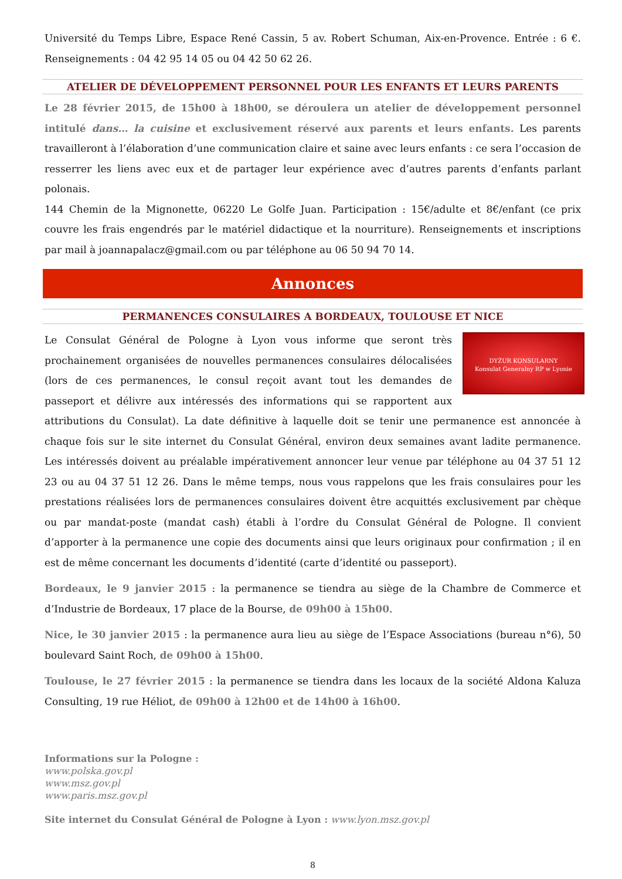Université du Temps Libre, Espace René Cassin, 5 av. Robert Schuman, Aix-en-Provence. Entrée : 6 €. Renseignements : 04 42 95 14 05 ou 04 42 50 62 26.
ATELIER DE DÉVELOPPEMENT PERSONNEL POUR LES ENFANTS ET LEURS PARENTS
Le 28 février 2015, de 15h00 à 18h00, se déroulera un atelier de développement personnel intitulé dans… la cuisine et exclusivement réservé aux parents et leurs enfants. Les parents travailleront à l’élaboration d’une communication claire et saine avec leurs enfants : ce sera l’occasion de resserrer les liens avec eux et de partager leur expérience avec d’autres parents d’enfants parlant polonais.
144 Chemin de la Mignonette, 06220 Le Golfe Juan. Participation : 15€/adulte et 8€/enfant (ce prix couvre les frais engendrés par le matériel didactique et la nourriture). Renseignements et inscriptions par mail à joannapalacz@gmail.com ou par téléphone au 06 50 94 70 14.
Annonces
PERMANENCES CONSULAIRES A BORDEAUX, TOULOUSE ET NICE
DYŻUR KONSULARNY
Konsulat Generalny RP w Lyonie
Le Consulat Général de Pologne à Lyon vous informe que seront très prochainement organisées de nouvelles permanences consulaires délocalisées (lors de ces permanences, le consul reçoit avant tout les demandes de passeport et délivre aux intéressés des informations qui se rapportent aux attributions du Consulat). La date définitive à laquelle doit se tenir une permanence est annoncée à chaque fois sur le site internet du Consulat Général, environ deux semaines avant ladite permanence. Les intéressés doivent au préalable impérativement annoncer leur venue par téléphone au 04 37 51 12 23 ou au 04 37 51 12 26. Dans le même temps, nous vous rappelons que les frais consulaires pour les prestations réalisées lors de permanences consulaires doivent être acquittés exclusivement par chèque ou par mandat-poste (mandat cash) établi à l’ordre du Consulat Général de Pologne. Il convient d’apporter à la permanence une copie des documents ainsi que leurs originaux pour confirmation ; il en est de même concernant les documents d’identité (carte d’identité ou passeport).
Bordeaux, le 9 janvier 2015 : la permanence se tiendra au siège de la Chambre de Commerce et d’Industrie de Bordeaux, 17 place de la Bourse, de 09h00 à 15h00.
Nice, le 30 janvier 2015 : la permanence aura lieu au siège de l’Espace Associations (bureau n°6), 50 boulevard Saint Roch, de 09h00 à 15h00.
Toulouse, le 27 février 2015 : la permanence se tiendra dans les locaux de la société Aldona Kaluza Consulting, 19 rue Héliot, de 09h00 à 12h00 et de 14h00 à 16h00.
Informations sur la Pologne :
www.polska.gov.pl
www.msz.gov.pl
www.paris.msz.gov.pl
Site internet du Consulat Général de Pologne à Lyon : www.lyon.msz.gov.pl
8